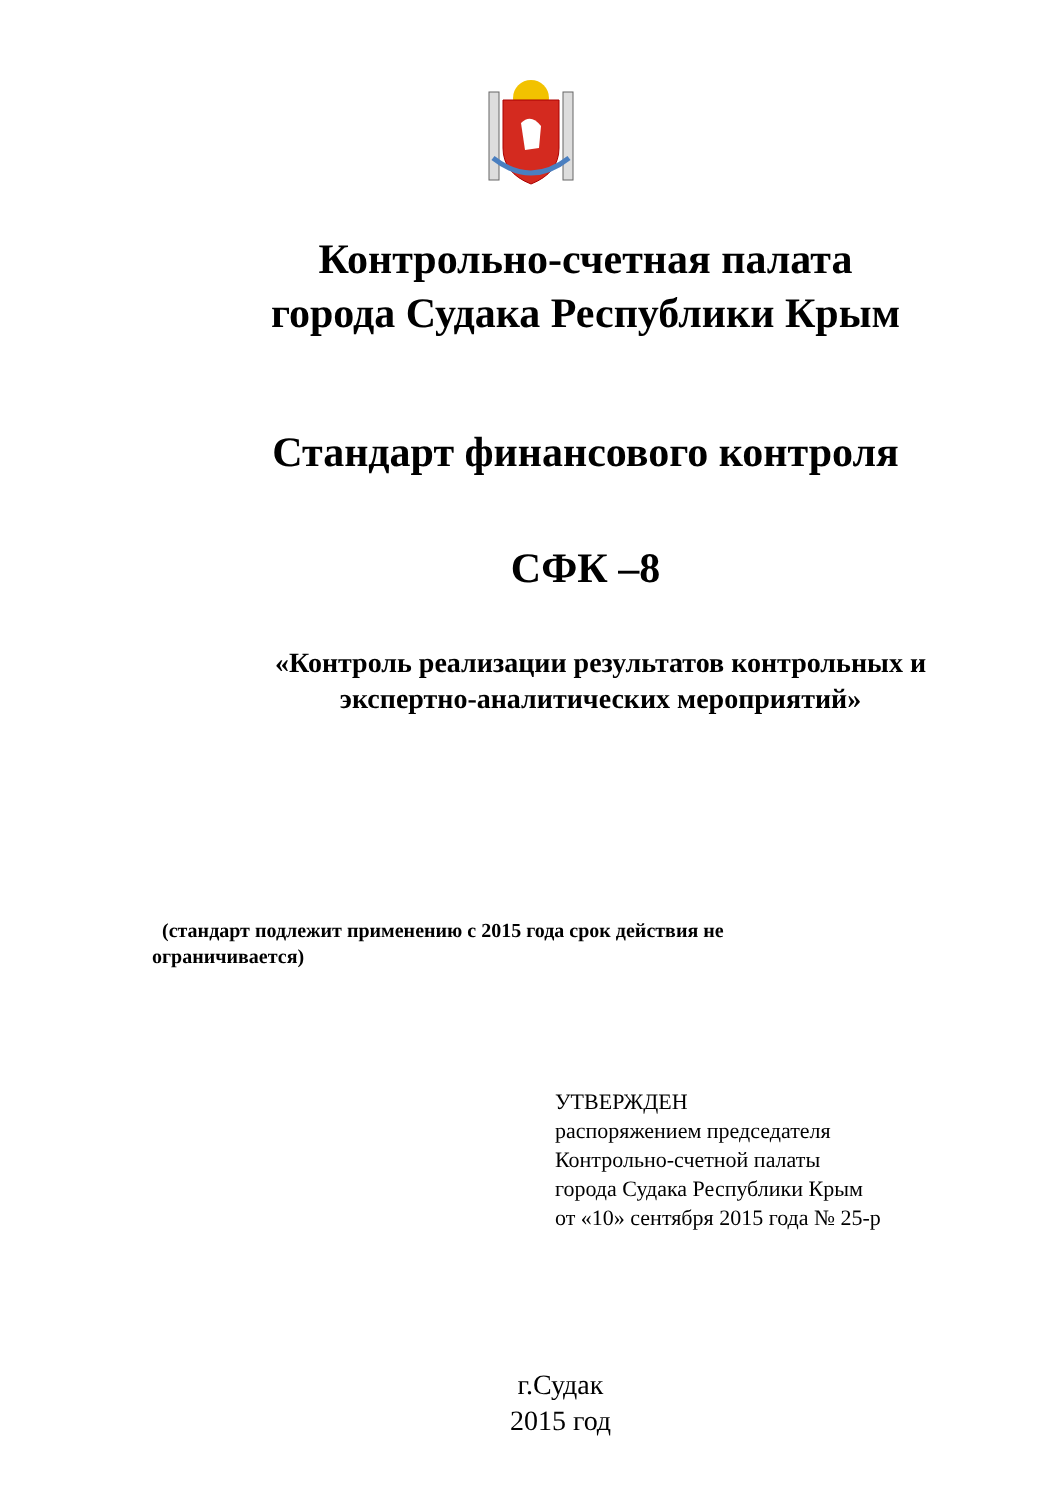Контрольно-счетная палата
города Судака Республики Крым
Стандарт финансового контроля
СФК –8
«Контроль реализации результатов контрольных и
экспертно-аналитических мероприятий»
(стандарт подлежит применению с 2015 года срок действия не ограничивается)
УТВЕРЖДЕН
распоряжением председателя
Контрольно-счетной палаты
города Судака Республики Крым
от «10» сентября 2015 года № 25-р
г.Судак
2015 год